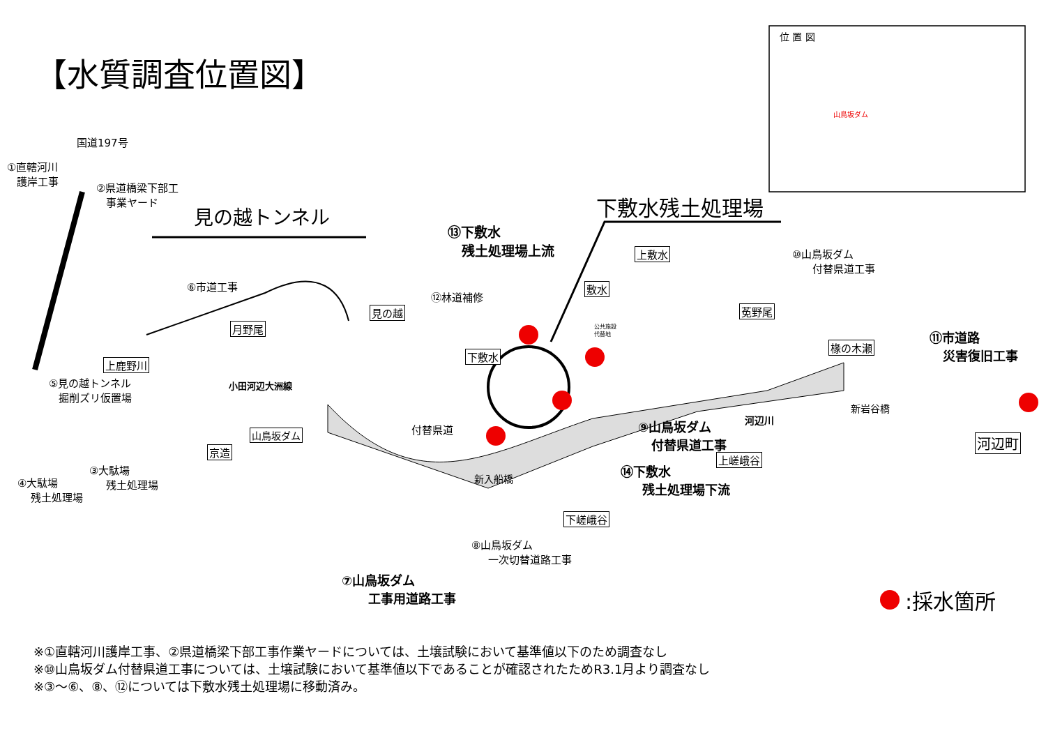【水質調査位置図】
位 置 図
山鳥坂ダム
国道197号
①直轄河川
護岸工事
②県道橋梁下部工
事業ヤード
見の越トンネル
⑬下敷水
残土処理場上流
下敷水残土処理場
⑩山鳥坂ダム
付替県道工事
上敷水
敷水
⑥市道工事
⑫林道補修
見の越 莬野尾
月野尾
公共施設
代替地
⑪市道路
災害復旧工事
椽の木瀬
下敷水
上鹿野川
⑤見の越トンネル
掘削ズリ仮置場
小田河辺大洲線
新岩谷橋
⑨山鳥坂ダム
付替県道工事
河辺川
付替県道
山鳥坂ダム 河辺町
京造
上嵯峨谷
③大駄場
残土処理場
⑭下敷水
残土処理場下流
④大駄場
残土処理場
新入船橋
下嵯峨谷
⑧山鳥坂ダム
一次切替道路工事
⑦山鳥坂ダム
工事用道路工事
:採水箇所
※①直轄河川護岸工事、②県道橋梁下部工事作業ヤードについては、土壌試験において基準値以下のため調査なし
※⑩山鳥坂ダム付替県道工事については、土壌試験において基準値以下であることが確認されたためR3.1月より調査なし
※③～⑥、⑧、⑫については下敷水残土処理場に移動済み。